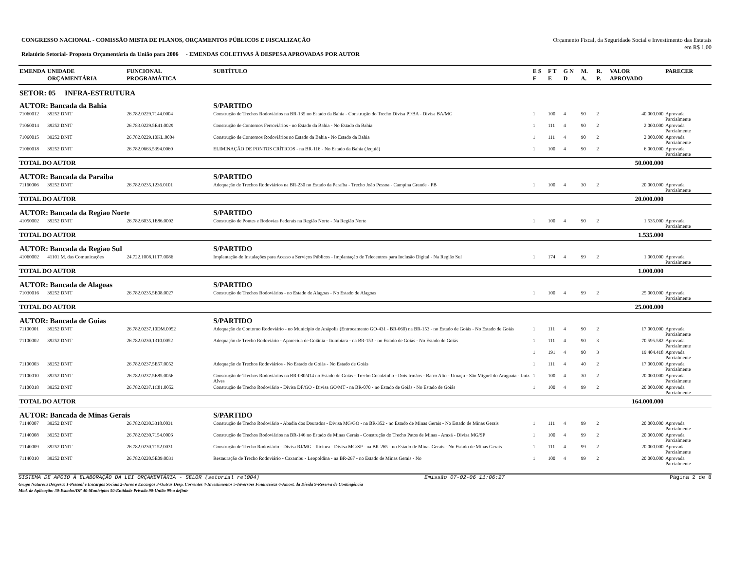CONGRESSO NACIONAL - COMISSÃO MISTA DE PLANOS, ORÇAMENTOS PÚBLICOS E FISCALIZAÇÃO
Relatório Setorial- Proposta Orçamentária da União para 2006 - EMENDAS COLETIVAS À DESPESA APROVADAS POR AUTOR
Orçamento Fiscal, da Seguridade Social e Investimento das Estatais
em R$ 1,00
| EMENDA | UNIDADE ORÇAMENTÁRIA | FUNCIONAL PROGRAMÁTICA | SUBTÍTULO | E S F | F T E | G N D | M. A. | R. P. | VALOR APROVADO | PARECER |
| --- | --- | --- | --- | --- | --- | --- | --- | --- | --- | --- |
| SETOR: 05 INFRA-ESTRUTURA | | | | | | | | | | |
| AUTOR: Bancada da Bahia | | | S/PARTIDO | | | | | | | |
| 71060012 | 39252 DNIT | 26.782.0229.7144.0004 | Construção de Trechos Rodoviários na BR-135 no Estado da Bahia - Construção do Trecho Divisa PI/BA - Divisa BA/MG | 1 | 100 | 4 | 90 | 2 | 40.000.000 | Aprovada Parcialmente |
| 71060014 | 39252 DNIT | 26.783.0229.5E41.0029 | Construção de Contornos Ferroviários - no Estado da Bahia - No Estado da Bahia | 1 | 111 | 4 | 90 | 2 | 2.000.000 | Aprovada Parcialmente |
| 71060015 | 39252 DNIT | 26.782.0229.10KL.0004 | Construção de Contornos Rodoviários no Estado da Bahia - No Estado da Bahia | 1 | 111 | 4 | 90 | 2 | 2.000.000 | Aprovada Parcialmente |
| 71060018 | 39252 DNIT | 26.782.0663.5394.0060 | ELIMINAÇÃO DE PONTOS CRÍTICOS - na BR-116 - No Estado da Bahia (Jequié) | 1 | 100 | 4 | 90 | 2 | 6.000.000 | Aprovada Parcialmente |
| TOTAL DO AUTOR | | | | | | | | | 50.000.000 | |
| AUTOR: Bancada da Paraiba | | | S/PARTIDO | | | | | | | |
| 71160006 | 39252 DNIT | 26.782.0235.1236.0101 | Adequação de Trechos Rodoviários na BR-230 no Estado da Paraíba - Trecho João Pessoa - Campina Grande - PB | 1 | 100 | 4 | 30 | 2 | 20.000.000 | Aprovada Parcialmente |
| TOTAL DO AUTOR | | | | | | | | | 20.000.000 | |
| AUTOR: Bancada da Regiao Norte | | | S/PARTIDO | | | | | | | |
| 41050002 | 39252 DNIT | 26.782.6035.1E86.0002 | Construção de Pontes e Rodovias Federais na Região Norte - Na Região Norte | 1 | 100 | 4 | 90 | 2 | 1.535.000 | Aprovada Parcialmente |
| TOTAL DO AUTOR | | | | | | | | | 1.535.000 | |
| AUTOR: Bancada da Regiao Sul | | | S/PARTIDO | | | | | | | |
| 41060002 | 41101 M. das Comunicações | 24.722.1008.11T7.0086 | Implantação de Instalações para Acesso a Serviços Públicos - Implantação de Telecentros para Inclusão Digital - Na Região Sul | 1 | 174 | 4 | 99 | 2 | 1.000.000 | Aprovada Parcialmente |
| TOTAL DO AUTOR | | | | | | | | | 1.000.000 | |
| AUTOR: Bancada de Alagoas | | | S/PARTIDO | | | | | | | |
| 71030016 | 39252 DNIT | 26.782.0235.5E08.0027 | Construção de Trechos Rodoviários - no Estado de Alagoas - No Estado de Alagoas | 1 | 100 | 4 | 99 | 2 | 25.000.000 | Aprovada Parcialmente |
| TOTAL DO AUTOR | | | | | | | | | 25.000.000 | |
| AUTOR: Bancada de Goias | | | S/PARTIDO | | | | | | | |
| 71100001 | 39252 DNIT | 26.782.0237.10DM.0052 | Adequação de Contorno Rodoviário - no Município de Anápolis (Entrocamento GO-431 - BR-060) na BR-153 - no Estado de Goiás - No Estado de Goiás | 1 | 111 | 4 | 90 | 2 | 17.000.000 | Aprovada Parcialmente |
| 71100002 | 39252 DNIT | 26.782.0230.1310.0052 | Adequação de Trecho Rodoviário - Aparecida de Goiânia - Itumbiara - na BR-153 - no Estado de Goiás - No Estado de Goiás | 1 | 111 | 4 | 90 | 3 | 70.595.582 | Aprovada Parcialmente |
| | | | | 1 | 191 | 4 | 90 | 3 | 19.404.418 | Aprovada Parcialmente |
| 71100003 | 39252 DNIT | 26.782.0237.5E57.0052 | Adequação de Trechos Rodoviários - No Estado de Goiás - No Estado de Goiás | 1 | 111 | 4 | 40 | 2 | 17.000.000 | Aprovada Parcialmente |
| 71100010 | 39252 DNIT | 26.782.0237.5E85.0056 | Construção de Trechos Rodoviários na BR-080/414 no Estado de Goiás - Trecho Cocalzinho - Dois Irmãos - Barro Alto - Uruaçu - São Miguel do Araguaia - Luiz Alves | 1 | 100 | 4 | 30 | 2 | 20.000.000 | Aprovada Parcialmente |
| 71100018 | 39252 DNIT | 26.782.0237.1C81.0052 | Construção de Trecho Rodoviário - Divisa DF/GO - Divisa GO/MT - na BR-070 - no Estado de Goiás - No Estado de Goiás | 1 | 100 | 4 | 99 | 2 | 20.000.000 | Aprovada Parcialmente |
| TOTAL DO AUTOR | | | | | | | | | 164.000.000 | |
| AUTOR: Bancada de Minas Gerais | | | S/PARTIDO | | | | | | | |
| 71140007 | 39252 DNIT | 26.782.0230.3318.0031 | Construção de Trecho Rodoviário - Abadia dos Dourados - Divisa MG/GO - na BR-352 - no Estado de Minas Gerais - No Estado de Minas Gerais | 1 | 111 | 4 | 99 | 2 | 20.000.000 | Aprovada Parcialmente |
| 71140008 | 39252 DNIT | 26.782.0230.7154.0006 | Construção de Trechos Rodoviários na BR-146 no Estado de Minas Gerais - Construção do Trecho Patos de Minas - Araxá - Divisa MG/SP | 1 | 100 | 4 | 99 | 2 | 20.000.000 | Aprovada Parcialmente |
| 71140009 | 39252 DNIT | 26.782.0230.7152.0031 | Construção de Trecho Rodoviário - Divisa RJ/MG - Ilicínea - Divisa MG/SP - na BR-265 - no Estado de Minas Gerais - No Estado de Minas Gerais | 1 | 111 | 4 | 99 | 2 | 20.000.000 | Aprovada Parcialmente |
| 71140010 | 39252 DNIT | 26.782.0220.5E09.0031 | Restauração de Trecho Rodoviário - Caxambu - Leopoldina - na BR-267 - no Estado de Minas Gerais - No | 1 | 100 | 4 | 99 | 2 | 20.000.000 | Aprovada Parcialmente |
SISTEMA DE APOIO À ELABORAÇÃO DA LEI ORÇAMENTÁRIA - SELOR (setorial rel004) Emissão 07-02-06 11:06:27 Página 2 de 8
Grupo Natureza Despesa: 1-Pessoal e Encargos Sociais 2-Juros e Encargos 3-Outras Desp. Correntes 4-Investimentos 5-Inversões Financeiras 6-Amort. da Dívida 9-Reserva de Contingência
Mod. de Aplicação: 30-Estados/DF 40-Municípios 50-Entidade Privada 90-União 99-a definir